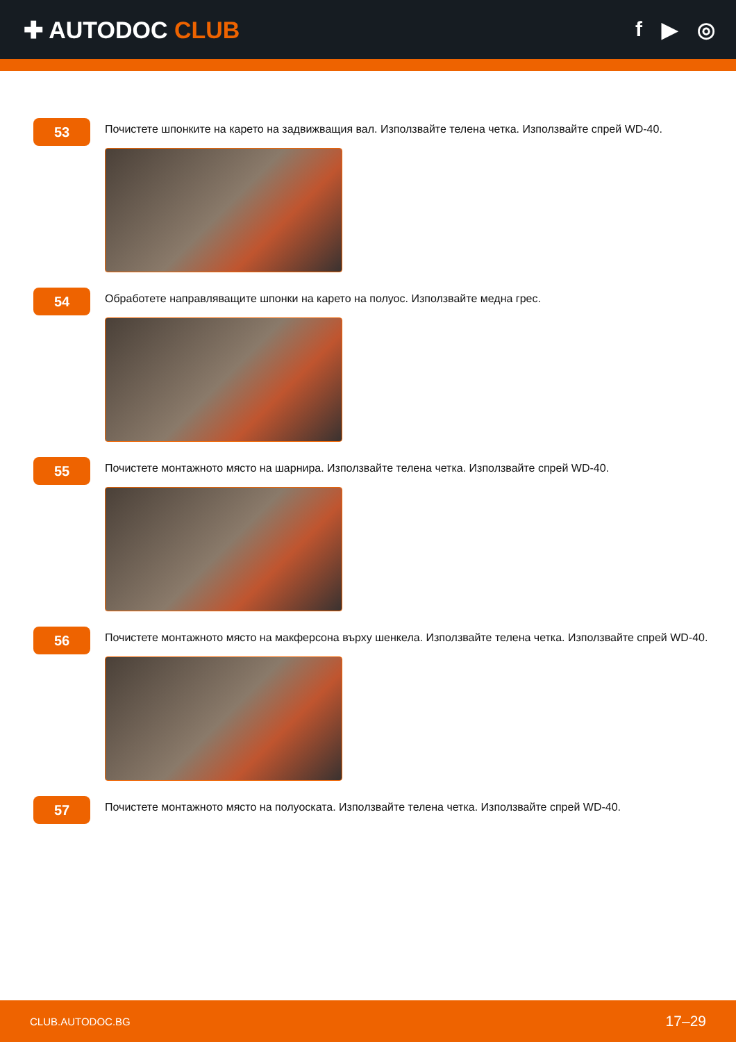✚ AUTODOC CLUB f ▶ ◎
53
Почистете шпонките на карето на задвижващия вал. Използвайте телена четка. Използвайте спрей WD-40.
54
Обработете направляващите шпонки на карето на полуос. Използвайте медна грес.
55
Почистете монтажното място на шарнира. Използвайте телена четка. Използвайте спрей WD-40.
56
Почистете монтажното място на макферсона върху шенкела. Използвайте телена четка. Използвайте спрей WD-40.
57
Почистете монтажното място на полуоската. Използвайте телена четка. Използвайте спрей WD-40.
CLUB.AUTODOC.BG 17–29